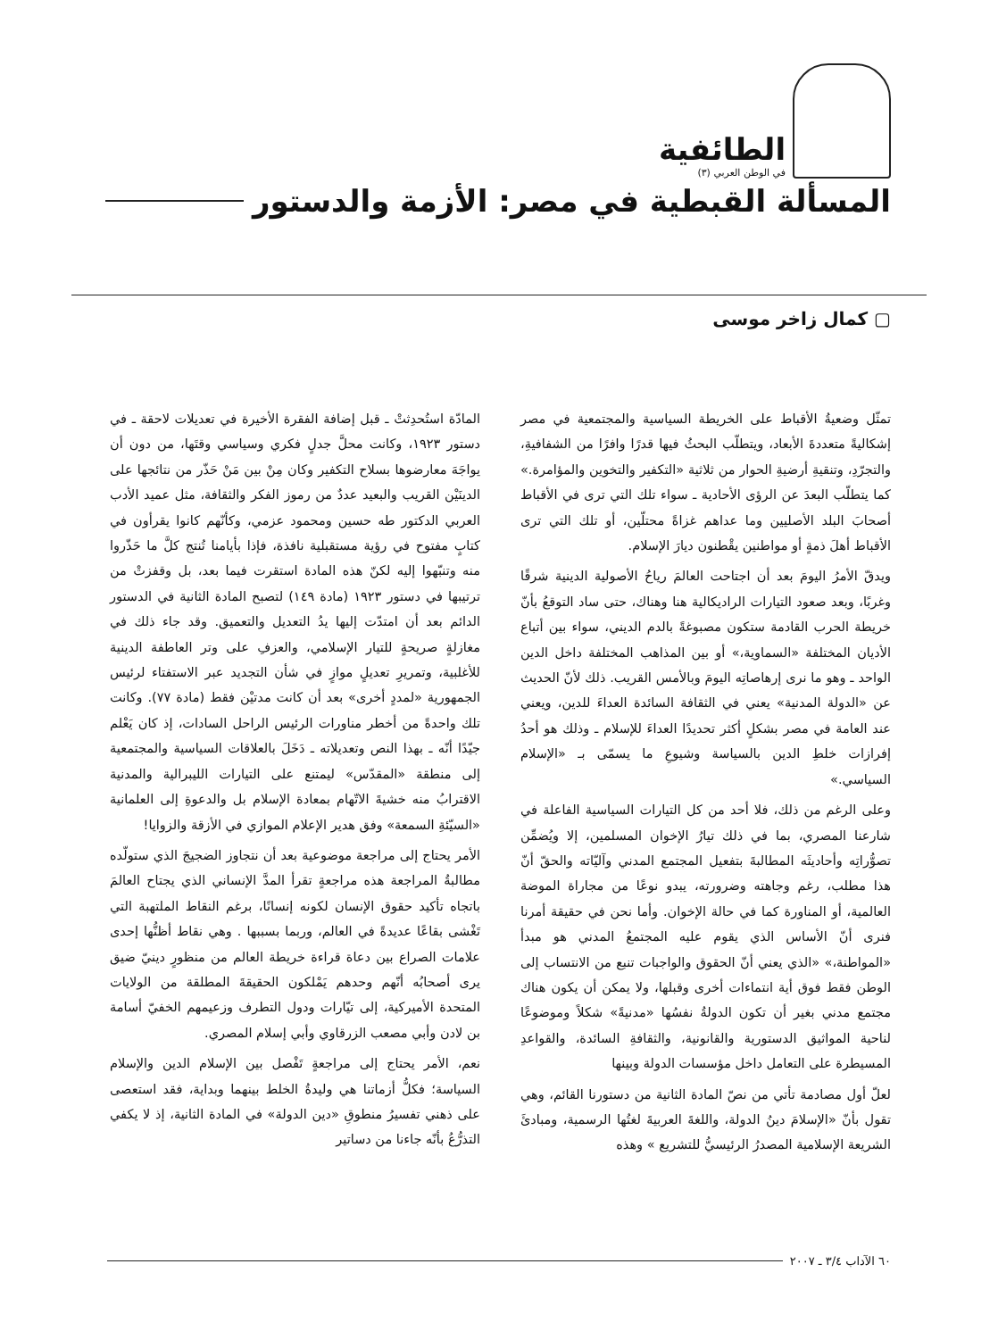الطائفية
في الوطن العربي (٣)
المسألة القبطية في مصر: الأزمة والدستور
▢ كمال زاخر موسى
تمثّل وضعيةُ الأقباط على الخريطة السياسية والمجتمعية في مصر إشكاليةً متعددةَ الأبعاد، ويتطلّب البحثُ فيها قدرًا وافرًا من الشفافيةِ، والتجرّدِ، وتنقيةِ أرضيةِ الحوار من ثلاثية «التكفير والتخوين والمؤامرة.» كما يتطلّب البعدَ عن الرؤى الأحادية ـ سواء تلك التي ترى في الأقباط أصحابَ البلد الأصليين وما عداهم غزاةً محتلّين، أو تلك التي ترى الأقباط أهلَ ذمةٍ أو مواطنين يقْطنون ديارَ الإسلام.
ويدقّ الأمرُ اليومَ بعد أن اجتاحت العالمَ رياحُ الأصولية الدينية شرقًا وغربًا، وبعد صعود التيارات الراديكالية هنا وهناك، حتى ساد التوقعُ بأنّ خريطة الحرب القادمة ستكون مصبوغةً بالدم الديني، سواء بين أتباع الأديان المختلفة «السماوية،» أو بين المذاهب المختلفة داخل الدين الواحد ـ وهو ما نرى إرهاصاتِه اليومَ وبالأمس القريب. ذلك لأنّ الحديث عن «الدولة المدنية» يعني في الثقافة السائدة العداءَ للدين، ويعني عند العامة في مصر بشكلٍ أكثر تحديدًا العداءَ للإسلام ـ وذلك هو أحدُ إفرازات خلطِ الدين بالسياسة وشيوعِ ما يسمّى بـ «الإسلام السياسي.»
وعلى الرغم من ذلك، فلا أحد من كل التيارات السياسية الفاعلة في شارعنا المصري، بما في ذلك تيارُ الإخوان المسلمين، إلا ويُضمِّن تصوُّراتِه وأحاديثَه المطالبةَ بتفعيل المجتمع المدني وآليّاته والحقّ أنّ هذا مطلب، رغم وجاهته وضرورته، يبدو نوعًا من مجاراة الموضة العالمية، أو المناورة كما في حالة الإخوان. وأما نحن في حقيقة أمرنا فنرى أنّ الأساس الذي يقوم عليه المجتمعُ المدني هو مبدأ «المواطنة،» «الذي يعني أنّ الحقوق والواجبات تنبع من الانتساب إلى الوطن فقط فوق أية انتماءات أخرى وقبلها، ولا يمكن أن يكون هناك مجتمع مدني بغير أن تكون الدولةُ نفسُها «مدنيةً» شكلاً وموضوعًا لناحية المواثيق الدستورية والقانونية، والثقافةِ السائدة، والقواعدِ المسيطرة على التعامل داخل مؤسسات الدولة وبينها
لعلّ أول مصادمة تأتي من نصّ المادة الثانية من دستورنا القائم، وهي تقول بأنّ «الإسلامَ دينُ الدولة، واللغةَ العربيةَ لغتُها الرسمية، ومبادئَ الشريعة الإسلامية المصدرُ الرئيسيُّ للتشريع » وهذه
المادّة استُحدِثتْ ـ قبل إضافة الفقرة الأخيرة في تعديلات لاحقة ـ في دستور ١٩٢٣، وكانت محلَّ جدلٍ فكري وسياسي وقتَها، من دون أن يواجَهَ معارضوها بسلاح التكفير وكان مِنْ بين مَنْ حَذّر من نتائجها على الدينَيْن القريب والبعيد عددٌ من رموز الفكر والثقافة، مثل عميد الأدب العربي الدكتور طه حسين ومحمود عزمي، وكأنّهم كانوا يقرأون في كتابٍ مفتوح في رؤية مستقبلية نافذة، فإذا بأيامنا تُنتج كلَّ ما حَذّروا منه وتنبّهوا إليه لكنّ هذه المادة استقرت فيما بعد، بل وقفزتْ من ترتيبها في دستور ١٩٢٣ (مادة ١٤٩) لتصبح المادة الثانية في الدستور الدائم بعد أن امتدّت إليها يدُ التعديل والتعميق. وقد جاء ذلك في مغازلةٍ صريحةٍ للتيار الإسلامي، والعزفِ على وتر العاطفة الدينية للأغلبية، وتمريرِ تعديلٍ موازٍ في شأن التجديد عبر الاستفتاء لرئيس الجمهورية «لمددٍ أخرى» بعد أن كانت مدتيْن فقط (مادة ٧٧). وكانت تلك واحدةً من أخطر مناورات الرئيس الراحل السادات، إذ كان يَعْلم جيّدًا أنّه ـ بهذا النص وتعديلاته ـ دَخَلَ بالعلاقات السياسية والمجتمعية إلى منطقة «المقدّس» ليمتنع على التيارات الليبرالية والمدنية الاقترابُ منه خشيةَ الاتّهام بمعادة الإسلام بل والدعوةِ إلى العلمانية «السيّئةِ السمعة» وفق هدير الإعلام الموازي في الأزقة والزوايا!
الأمر يحتاج إلى مراجعة موضوعية بعد أن نتجاوز الضجيجَ الذي ستولّده مطالبةُ المراجعة هذه مراجعةٍ تقرأ المدَّ الإنساني الذي يجتاح العالمَ باتجاه تأكيد حقوق الإنسان لكونه إنسانًا، برغم النقاط الملتهبة التي تَغْشى بقاعًا عديدةً في العالم، وربما بسببها . وهي نقاط أظنُّها إحدى علامات الصراع بين دعاة قراءة خريطة العالم من منظورٍ دينيّ ضيق يرى أصحابُه أنّهم وحدهم يَمْلكون الحقيقةَ المطلقة من الولايات المتحدة الأميركية، إلى تيّارات ودول التطرف وزعيمهم الخفيّ أسامة بن لادن وأبي مصعب الزرقاوي وأبي إسلام المصري.
نعم، الأمر يحتاج إلى مراجعةٍ تَفْصل بين الإسلام الدين والإسلام السياسة؛ فكلُّ أزماتنا هي وليدةُ الخلط بينهما وبداية، فقد استعصى على ذهني تفسيرُ منطوقِ «دين الدولة» في المادة الثانية، إذ لا يكفي التذرُّعُ بأنّه جاءنا من دساتير
٦٠ الآداب ٣/٤ ـ ٢٠٠٧